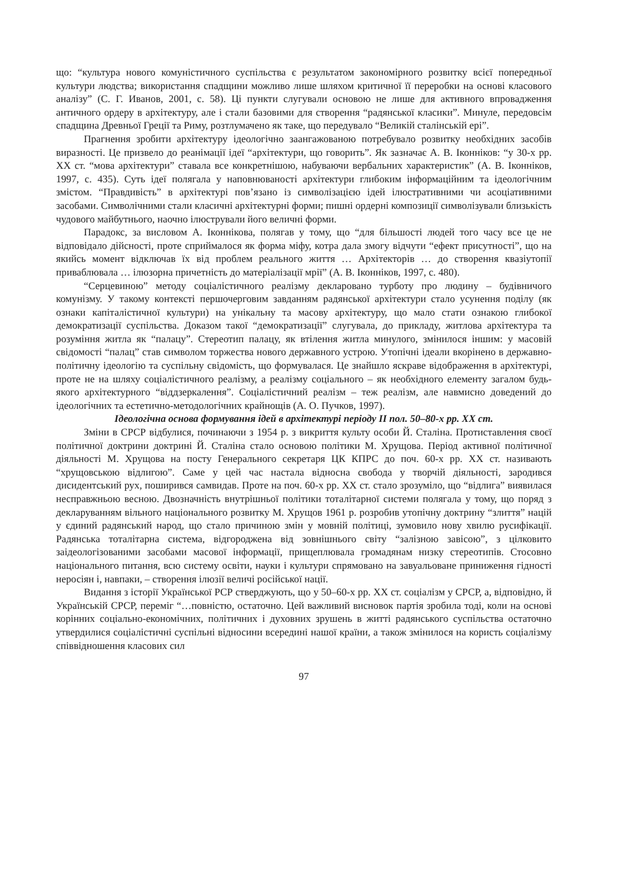що: “культура нового комуністичного суспільства є результатом закономірного розвитку всієї попередньої культури людства; використання спадщини можливо лише шляхом критичної її переробки на основі класового аналізу” (С. Г. Иванов, 2001, с. 58). Ці пункти слугували основою не лише для активного впровадження античного ордеру в архітектуру, але і стали базовими для створення “радянської класики”. Минуле, передовсім спадщина Древньої Греції та Риму, розтлумачено як таке, що передувало “Великій сталінській ері”.
Прагнення зробити архітектуру ідеологічно заангажованою потребувало розвитку необхідних засобів виразності. Це призвело до реанімації ідеї “архітектури, що говорить”. Як зазначає А. В. Іконніков: “у 30-х рр. ХХ ст. “мова архітектури” ставала все конкретнішою, набуваючи вербальних характеристик” (А. В. Іконніков, 1997, с. 435). Суть ідеї полягала у наповнюваності архітектури глибоким інформаційним та ідеологічним змістом. “Правдивість” в архітектурі пов’язано із символізацією ідей ілюстративними чи асоціативними засобами. Символічними стали класичні архітектурні форми; пишні ордерні композиції символізували близькість чудового майбутнього, наочно ілюстрували його величні форми.
Парадокс, за висловом А. Іконнікова, полягав у тому, що “для більшості людей того часу все це не відповідало дійсності, проте сприймалося як форма міфу, котра дала змогу відчути “ефект присутності”, що на якийсь момент відключав їх від проблем реального життя … Архітекторів … до створення квазіутопії приваблювала … ілюзорна причетність до матеріалізації мрії” (А. В. Іконніков, 1997, с. 480).
“Серцевиною” методу соціалістичного реалізму декларовано турботу про людину – будівничого комунізму. У такому контексті першочерговим завданням радянської архітектури стало усунення поділу (як ознаки капіталістичної культури) на унікальну та масову архітектуру, що мало стати ознакою глибокої демократизації суспільства. Доказом такої “демократизації” слугувала, до прикладу, житлова архітектура та розуміння житла як “палацу”. Стереотип палацу, як втілення житла минулого, змінилося іншим: у масовій свідомості “палац” став символом торжества нового державного устрою. Утопічні ідеали вкорінено в державно-політичну ідеологію та суспільну свідомість, що формувалася. Це знайшло яскраве відображення в архітектурі, проте не на шляху соціалістичного реалізму, а реалізму соціального – як необхідного елементу загалом будь-якого архітектурного “віддзеркалення”. Соціалістичний реалізм – теж реалізм, але навмисно доведений до ідеологічних та естетично-методологічних крайнощів (А. О. Пучков, 1997).
Ідеологічна основа формування ідей в архітектурі періоду ІІ пол. 50–80-х рр. ХХ ст.
Зміни в СРСР відбулися, починаючи з 1954 р. з викриття культу особи Й. Сталіна. Протиставлення своєї політичної доктрини доктрині Й. Сталіна стало основою політики М. Хрущова. Період активної політичної діяльності М. Хрущова на посту Генерального секретаря ЦК КПРС до поч. 60-х рр. ХХ ст. називають “хрущовською відлигою”. Саме у цей час настала відносна свобода у творчій діяльності, зародився дисидентський рух, поширився самвидав. Проте на поч. 60-х рр. ХХ ст. стало зрозуміло, що “відлига” виявилася несправжньою весною. Двозначність внутрішньої політики тоталітарної системи полягала у тому, що поряд з декларуванням вільного національного розвитку М. Хрущов 1961 р. розробив утопічну доктрину “злиття” націй у єдиний радянський народ, що стало причиною змін у мовній політиці, зумовило нову хвилю русифікації. Радянська тоталітарна система, відгороджена від зовнішнього світу “залізною завісою”, з цілковито заідеологізованими засобами масової інформації, прищеплювала громадянам низку стереотипів. Стосовно національного питання, всю систему освіти, науки і культури спрямовано на завуальоване приниження гідності неросіян і, навпаки, – створення ілюзії величі російської нації.
Видання з історії Української РСР стверджують, що у 50–60-х рр. ХХ ст. соціалізм у СРСР, а, відповідно, й Українській СРСР, переміг “…повністю, остаточно. Цей важливий висновок партія зробила тоді, коли на основі корінних соціально-економічних, політичних і духовних зрушень в житті радянського суспільства остаточно утвердилися соціалістичні суспільні відносини всередині нашої країни, а також змінилося на користь соціалізму співвідношення класових сил
97